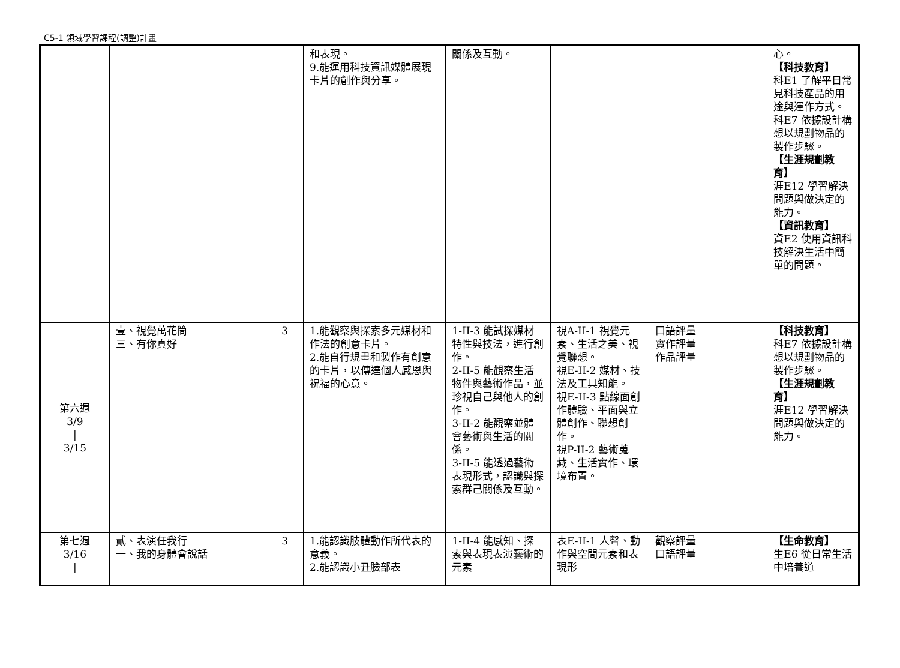C5-1 領域學習課程(調整)計畫
| | | | 和表現。 9.能運用科技資訊媒體展現卡片的創作與分享。 | 關係及互動。 | | | 心。 【科技教育】 科E1 了解平日常見科技產品的用途與運作方式。 科E7 依據設計構想以規劃物品的製作步驟。 【生涯規劃教育】 涯E12 學習解決問題與做決定的能力。 【資訊教育】 資E2 使用資訊科技解決生活中簡單的問題。 |
| 第六週 3/9 / 3/15 | 壹、視覺萬花筒 三、有你真好 | 3 | 1.能觀察與探索多元媒材和作法的創意卡片。 2.能自行規畫和製作有創意的卡片，以傳達個人感恩與祝福的心意。 | 1-II-3 能試探媒材特性與技法，進行創作。 2-II-5 能觀察生活物件與藝術作品，並珍視自己與他人的創作。 3-II-2 能觀察並體會藝術與生活的關係。 3-II-5 能透過藝術表現形式，認識與探索群己關係及互動。 | 視A-II-1 視覺元素、生活之美、視覺聯想。 視E-II-2 媒材、技法及工具知能。 視E-II-3 點線面創作體驗、平面與立體創作、聯想創作。 視P-II-2 藝術蒐藏、生活實作、環境布置。 | 口語評量 實作評量 作品評量 | 【科技教育】 科E7 依據設計構想以規劃物品的製作步驟。 【生涯規劃教育】 涯E12 學習解決問題與做決定的能力。 |
| 第七週 3/16 / | 貳、表演任我行 一、我的身體會說話 | 3 | 1.能認識肢體動作所代表的意義。 2.能認識小丑臉部表 | 1-II-4 能感知、探索與表現表演藝術的元素 | 表E-II-1 人聲、動作與空間元素和表現形 | 觀察評量 口語評量 | 【生命教育】 生E6 從日常生活中培養道 |